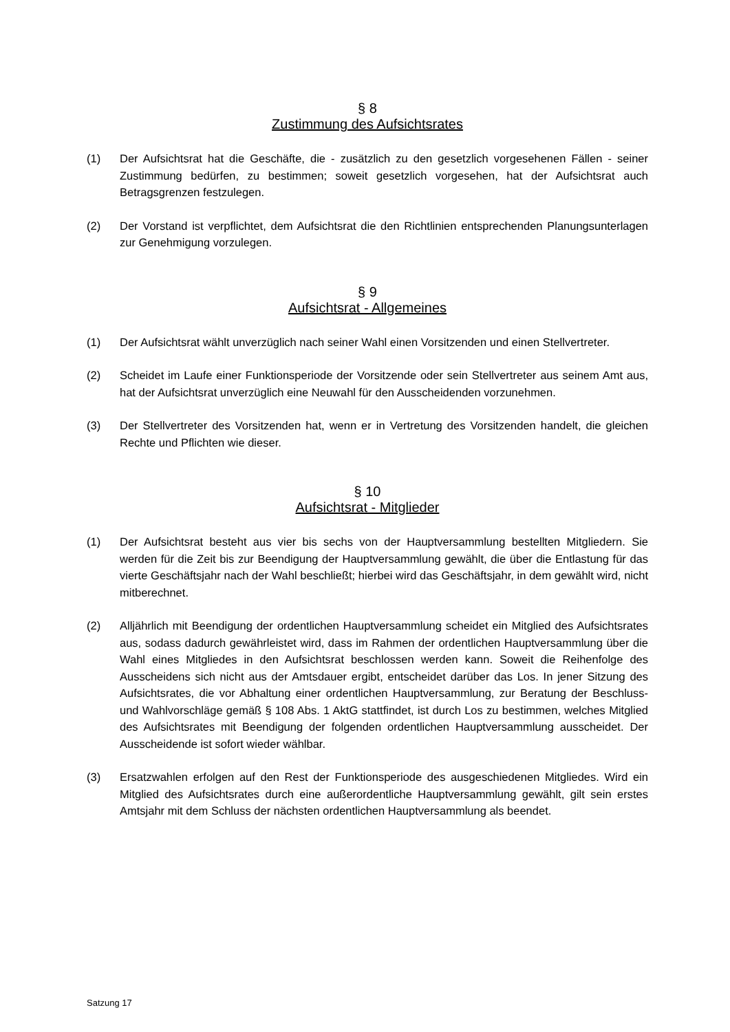§ 8
Zustimmung des Aufsichtsrates
(1) Der Aufsichtsrat hat die Geschäfte, die - zusätzlich zu den gesetzlich vorgesehenen Fällen - seiner Zustimmung bedürfen, zu bestimmen; soweit gesetzlich vorgesehen, hat der Aufsichtsrat auch Betragsgrenzen festzulegen.
(2) Der Vorstand ist verpflichtet, dem Aufsichtsrat die den Richtlinien entsprechenden Planungsunterlagen zur Genehmigung vorzulegen.
§ 9
Aufsichtsrat - Allgemeines
(1) Der Aufsichtsrat wählt unverzüglich nach seiner Wahl einen Vorsitzenden und einen Stellvertreter.
(2) Scheidet im Laufe einer Funktionsperiode der Vorsitzende oder sein Stellvertreter aus seinem Amt aus, hat der Aufsichtsrat unverzüglich eine Neuwahl für den Ausscheidenden vorzunehmen.
(3) Der Stellvertreter des Vorsitzenden hat, wenn er in Vertretung des Vorsitzenden handelt, die gleichen Rechte und Pflichten wie dieser.
§ 10
Aufsichtsrat - Mitglieder
(1) Der Aufsichtsrat besteht aus vier bis sechs von der Hauptversammlung bestellten Mitgliedern. Sie werden für die Zeit bis zur Beendigung der Hauptversammlung gewählt, die über die Entlastung für das vierte Geschäftsjahr nach der Wahl beschließt; hierbei wird das Geschäftsjahr, in dem gewählt wird, nicht mitberechnet.
(2) Alljährlich mit Beendigung der ordentlichen Hauptversammlung scheidet ein Mitglied des Aufsichtsrates aus, sodass dadurch gewährleistet wird, dass im Rahmen der ordentlichen Hauptversammlung über die Wahl eines Mitgliedes in den Aufsichtsrat beschlossen werden kann. Soweit die Reihenfolge des Ausscheidens sich nicht aus der Amtsdauer ergibt, entscheidet darüber das Los. In jener Sitzung des Aufsichtsrates, die vor Abhaltung einer ordentlichen Hauptversammlung, zur Beratung der Beschluss- und Wahlvorschläge gemäß § 108 Abs. 1 AktG stattfindet, ist durch Los zu bestimmen, welches Mitglied des Aufsichtsrates mit Beendigung der folgenden ordentlichen Hauptversammlung ausscheidet. Der Ausscheidende ist sofort wieder wählbar.
(3) Ersatzwahlen erfolgen auf den Rest der Funktionsperiode des ausgeschiedenen Mitgliedes. Wird ein Mitglied des Aufsichtsrates durch eine außerordentliche Hauptversammlung gewählt, gilt sein erstes Amtsjahr mit dem Schluss der nächsten ordentlichen Hauptversammlung als beendet.
Satzung 17